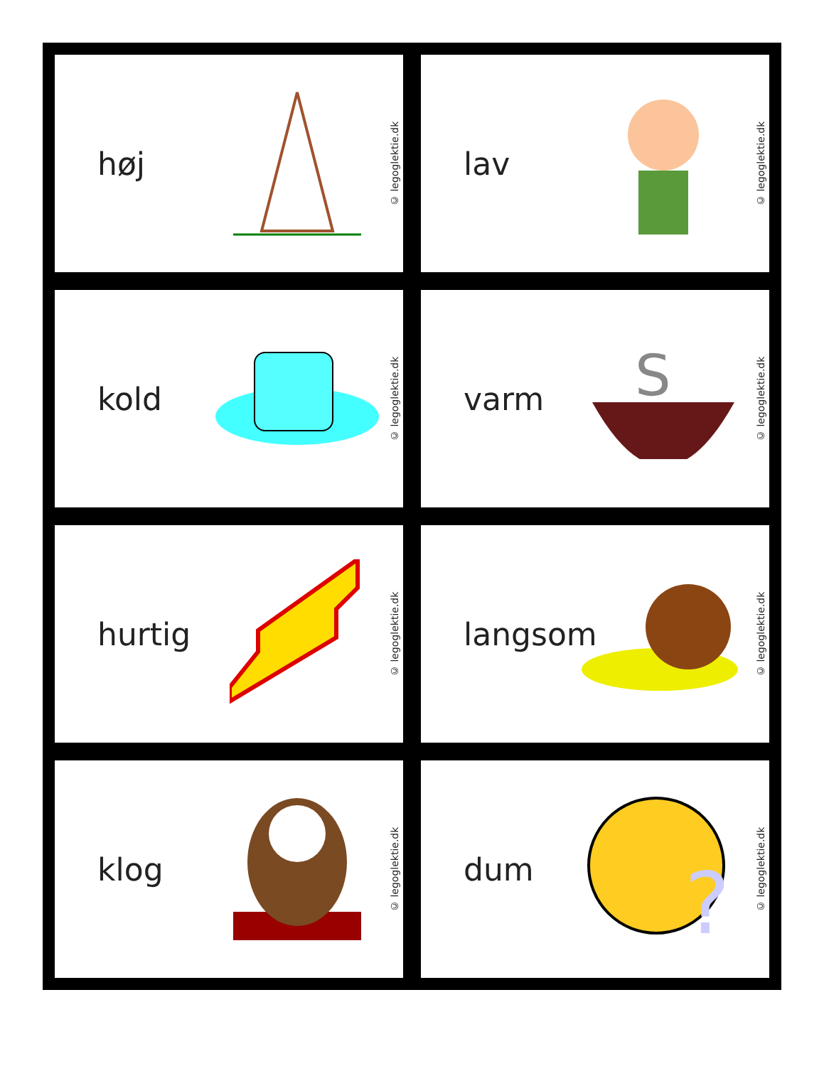høj
© legoglektie.dk
lav
© legoglektie.dk
kold
© legoglektie.dk
varm
S
© legoglektie.dk
hurtig
© legoglektie.dk
langsom
© legoglektie.dk
klog
© legoglektie.dk
dum
?
© legoglektie.dk